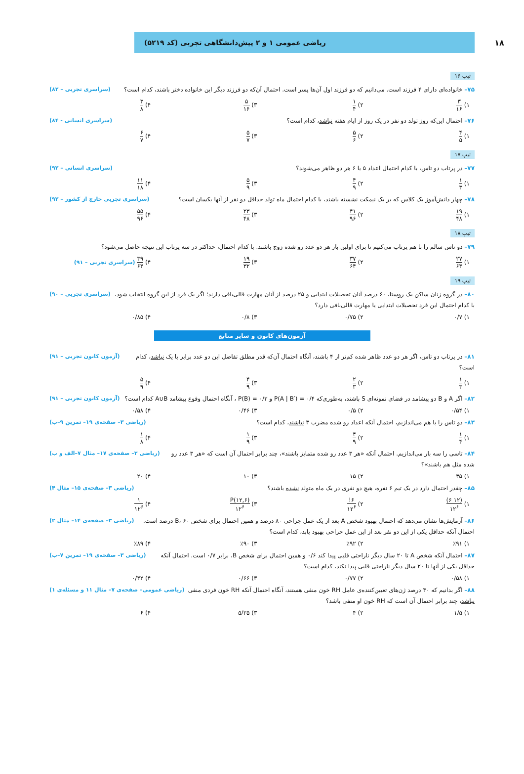۱۸
ریاضی عمومی ۱ و ۲ پیش‌دانشگاهی تجربی (کد ۵۲۱۹)
تیپ ۱۶
۷۵– خانواده‌ای دارای ۴ فرزند است. می‌دانیم که دو فرزند اول آن‌ها پسر است. احتمال آن‌که دو فرزند دیگر این خانواده دختر باشند، کدام است؟
(سراسری تجربی – ۸۲)
۱) ۳ ۱۶ ۲) ۱ ۴ ۳) ۵ ۱۶ ۴) ۳ ۸
۷۶– احتمال این‌که روز تولد دو نفر در یک روز از ایام هفته نباشد، کدام است؟
(سراسری انسانی - ۸۴)
۱) ۴ ۵ ۲) ۵ ۶ ۳) ۵ ۷ ۴) ۶ ۷
تیپ ۱۷
۷۷– در پرتاب دو تاس، با کدام احتمال اعداد ۵ یا ۶ هر دو ظاهر می‌شوند؟
(سراسری انسانی – ۹۲)
۱) ۱ ۳ ۲) ۴ ۹ ۳) ۵ ۹ ۴) ۱۱ ۱۸
۷۸– چهار دانش‌آموز یک کلاس که بر یک نیمکت نشسته باشند، با کدام احتمال ماه تولد حداقل دو نفر از آنها یکسان است؟
(سراسری تجربی خارج از کشور – ۹۲)
۱) ۱۹ ۴۸ ۲) ۴۱ ۹۶ ۳) ۲۳ ۴۸ ۴) ۵۵ ۹۶
تیپ ۱۸
۷۹– دو تاس سالم را با هم پرتاب می‌کنیم تا برای اولین بار هر دو عدد رو شده زوج باشند. با کدام احتمال، حداکثر در سه پرتاب این نتیجه حاصل می‌شود؟
۱) ۲۷ ۶۴ ۲) ۳۷ ۶۴ ۳) ۱۹ ۳۲ ۴) ۳۹ ۶۴ (سراسری تجربی – ۹۱)
تیپ ۱۹
۸۰– در گروه زنان ساکن یک روستا، ۶۰ درصد آنان تحصیلات ابتدایی و ۲۵ درصد از آنان مهارت قالی‌بافی دارند؛ اگر یک فرد از این گروه انتخاب شود، با کدام احتمال این فرد تحصیلات ابتدایی یا مهارت قالی‌بافی دارد؟
(سراسری تجربی – ۹۰)
۱) ۰/۷ ۲) ۰/۷۵ ۳) ۰/۸ ۴) ۰/۸۵
آزمون‌های کانون و سایر منابع
۸۱– در پرتاب دو تاس، اگر هر دو عدد ظاهر شده کم‌تر از ۴ باشند، آنگاه احتمال آن‌که قدر مطلق تفاضل این دو عدد برابر با یک نباشد، کدام است؟
(آزمون کانون تجربی – ۹۱)
۱) ۱ ۳ ۲) ۲ ۳ ۳) ۴ ۹ ۴) ۵ ۹
۸۲– اگر A و B دو پیشامد در فضای نمونه‌ای S باشند، به‌طوری‌که P(A | B′) = ۰/۴ و P(B) = ۰/۳ ، آنگاه احتمال وقوع پیشامد A∪B کدام است؟
(آزمون کانون تجربی – ۹۱)
۱) ۰/۵۴ ۲) ۰/۵ ۳) ۰/۴۶ ۴) ۰/۵۸
۸۳– دو تاس را با هم می‌اندازیم، احتمال آنکه اعداد رو شده مضرب ۳ نباشند، کدام است؟
(ریاضی ۳– صفحه‌ی ۱۹– تمرین ۹–ب)
۱) ۱ ۴ ۲) ۴ ۹ ۳) ۱ ۹ ۴) ۱ ۸
۸۴– تاسی را سه بار می‌اندازیم. احتمال آنکه «هر ۳ عدد رو شده متمایز باشند»، چند برابر احتمال آن است که «هر ۳ عدد رو شده مثل هم باشند»؟
(ریاضی ۳– صفحه‌ی ۱۷– مثال ۷–الف و ب)
۱) ۳۵ ۲) ۱۵ ۳) ۱۰ ۴) ۲۰
۸۵– چقدر احتمال دارد در یک تیم ۶ نفره، هیچ دو نفری در یک ماه متولد نشده باشند؟
(ریاضی ۳– صفحه‌ی ۱۵– مثال ۴)
۱) (۱۲ ۶) ۱۲<sup>۶</sup> ۲) ۶! ۱۲<sup>۶</sup> ۳) P(۱۲,۶) ۱۲<sup>۶</sup> ۴) ۱ ۱۲<sup>۶</sup>
۸۶– آزمایش‌ها نشان می‌دهد که احتمال بهبود شخص A بعد از یک عمل جراحی ۸۰ درصد و همین احتمال برای شخص B، ۶۰ درصد است. احتمال آنکه حداقل یکی از این دو نفر بعد از این عمل جراحی بهبود یابد، کدام است؟
(ریاضی ۳– صفحه‌ی ۱۴– مثال ۲)
۱) ٪۹۱ ۲) ٪۹۲ ۳) ٪۹۰ ۴) ٪۸۹
۸۷– احتمال آنکه شخص A تا ۲۰ سال دیگر ناراحتی قلبی پیدا کند ۰/۶ و همین احتمال برای شخص B، برابر ۰/۷ است. احتمال آنکه حداقل یکی از آنها تا ۲۰ سال دیگر ناراحتی قلبی پیدا نکند، کدام است؟
(ریاضی ۳– صفحه‌ی ۱۹– تمرین ۷–ب)
۱) ۰/۵۸ ۲) ۰/۷۷ ۳) ۰/۶۶ ۴) ۰/۴۲
۸۸– اگر بدانیم که ۴۰ درصد ژن‌های تعیین‌کننده‌ی عامل RH خون منفی هستند، آنگاه احتمال آنکه RH خون فردی منفی نباشد، چند برابر احتمال آن است که RH خون او منفی باشد؟
(ریاضی عمومی– صفحه‌ی ۷– مثال ۱۱ و مسئله‌ی ۱)
۱) ۱/۵ ۲) ۴ ۳) ۵/۲۵ ۴) ۶